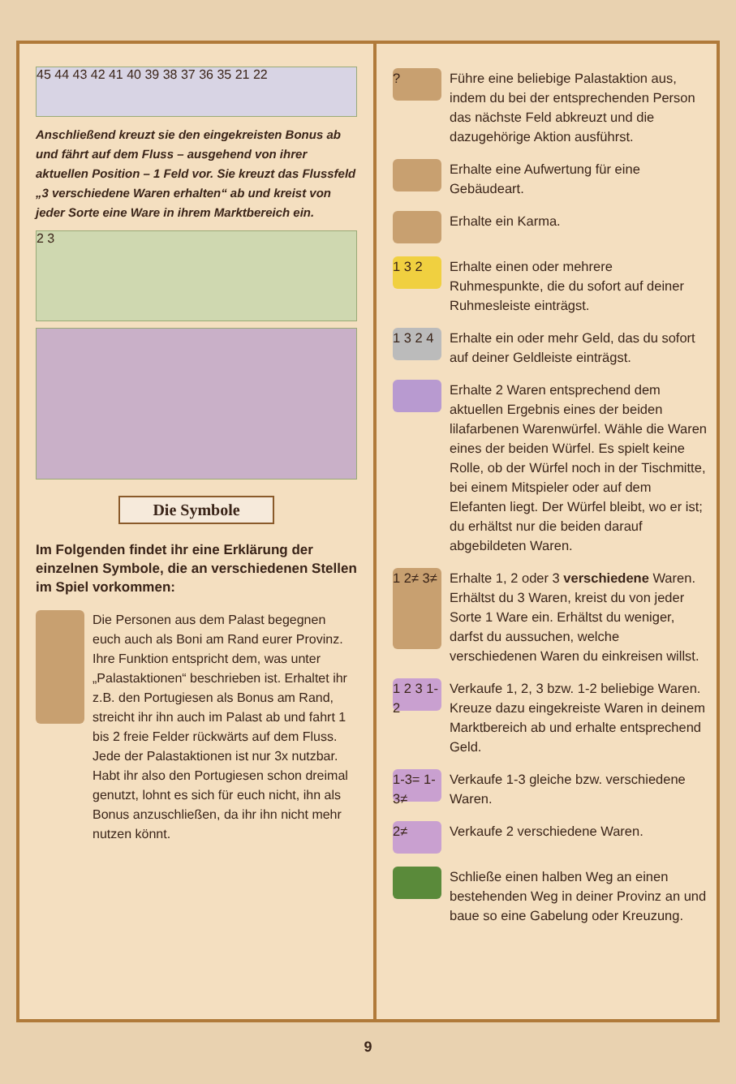45 44 43 42 41 40 39 38 37 36 35 21 22
Anschließend kreuzt sie den eingekreisten Bonus ab und fährt auf dem Fluss – ausgehend von ihrer aktuellen Position – 1 Feld vor. Sie kreuzt das Flussfeld „3 verschiedene Waren erhalten“ ab und kreist von jeder Sorte eine Ware in ihrem Marktbereich ein.
2 3
Die Symbole
Im Folgenden findet ihr eine Erklärung der einzelnen Symbole, die an verschiedenen Stellen im Spiel vorkommen:
Die Personen aus dem Palast begegnen euch auch als Boni am Rand eurer Provinz. Ihre Funktion entspricht dem, was unter „Palastaktionen“ beschrieben ist. Erhaltet ihr z.B. den Portugiesen als Bonus am Rand, streicht ihr ihn auch im Palast ab und fahrt 1 bis 2 freie Felder rückwärts auf dem Fluss. Jede der Palastaktionen ist nur 3x nutzbar. Habt ihr also den Portugiesen schon dreimal genutzt, lohnt es sich für euch nicht, ihn als Bonus anzuschließen, da ihr ihn nicht mehr nutzen könnt.
?
Führe eine beliebige Palastaktion aus, indem du bei der entsprechenden Person das nächste Feld abkreuzt und die dazugehörige Aktion ausführst.
Erhalte eine Aufwertung für eine Gebäudeart.
Erhalte ein Karma.
1 3 2
Erhalte einen oder mehrere Ruhmespunkte, die du sofort auf deiner Ruhmesleiste einträgst.
1 3 2 4
Erhalte ein oder mehr Geld, das du sofort auf deiner Geldleiste einträgst.
Erhalte 2 Waren entsprechend dem aktuellen Ergebnis eines der beiden lilafarbenen Warenwürfel. Wähle die Waren eines der beiden Würfel. Es spielt keine Rolle, ob der Würfel noch in der Tischmitte, bei einem Mitspieler oder auf dem Elefanten liegt. Der Würfel bleibt, wo er ist; du erhältst nur die beiden darauf abgebildeten Waren.
1 2≠ 3≠
Erhalte 1, 2 oder 3 verschiedene Waren. Erhältst du 3 Waren, kreist du von jeder Sorte 1 Ware ein. Erhältst du weniger, darfst du aussuchen, welche verschiedenen Waren du einkreisen willst.
1 2 3 1-2
Verkaufe 1, 2, 3 bzw. 1-2 beliebige Waren. Kreuze dazu eingekreiste Waren in deinem Marktbereich ab und erhalte entsprechend Geld.
1-3= 1-3≠
Verkaufe 1-3 gleiche bzw. verschiedene Waren.
2≠
Verkaufe 2 verschiedene Waren.
Schließe einen halben Weg an einen bestehenden Weg in deiner Provinz an und baue so eine Gabelung oder Kreuzung.
9